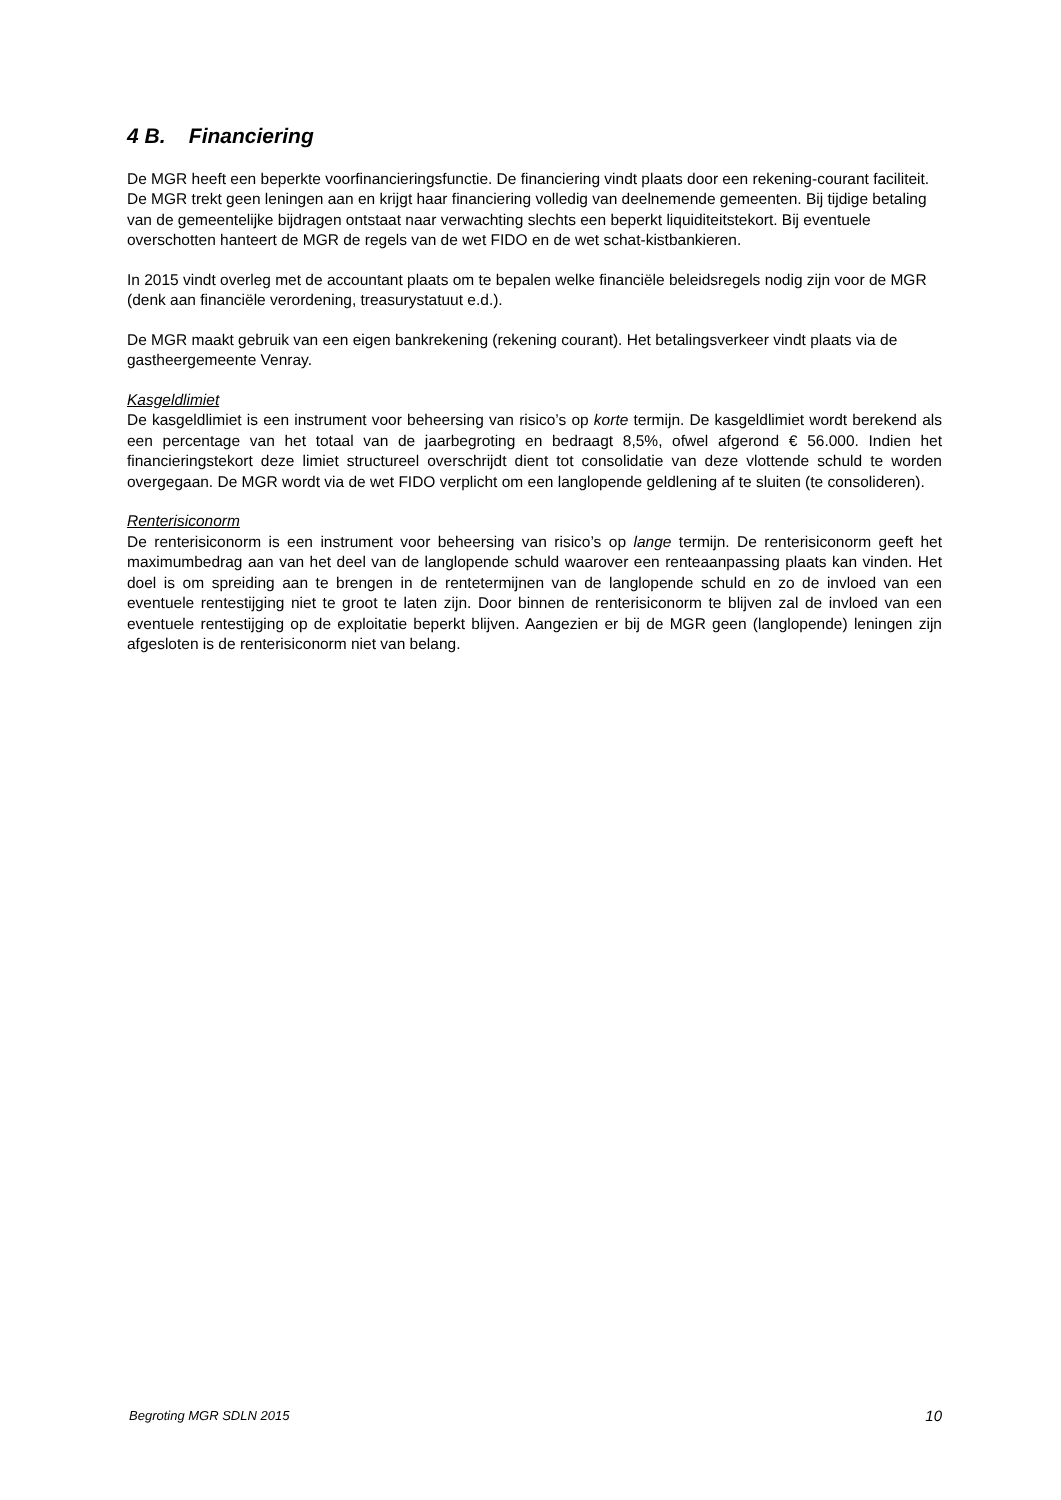4 B. Financiering
De MGR heeft een beperkte voorfinancieringsfunctie. De financiering vindt plaats door een rekening-courant faciliteit. De MGR trekt geen leningen aan en krijgt haar financiering volledig van deelnemende gemeenten. Bij tijdige betaling van de gemeentelijke bijdragen ontstaat naar verwachting slechts een beperkt liquiditeitstekort. Bij eventuele overschotten hanteert de MGR de regels van de wet FIDO en de wet schat-kistbankieren.
In 2015 vindt overleg met de accountant plaats om te bepalen welke financiële beleidsregels nodig zijn voor de MGR (denk aan financiële verordening, treasurystatuut e.d.).
De MGR maakt gebruik van een eigen bankrekening (rekening courant). Het betalingsverkeer vindt plaats via de gastheergemeente Venray.
Kasgeldlimiet
De kasgeldlimiet is een instrument voor beheersing van risico’s op korte termijn. De kasgeldlimiet wordt berekend als een percentage van het totaal van de jaarbegroting en bedraagt 8,5%, ofwel afgerond € 56.000. Indien het financieringstekort deze limiet structureel overschrijdt dient tot consolidatie van deze vlottende schuld te worden overgegaan. De MGR wordt via de wet FIDO verplicht om een langlopende geldlening af te sluiten (te consolideren).
Renterisiconorm
De renterisiconorm is een instrument voor beheersing van risico’s op lange termijn. De renterisiconorm geeft het maximumbedrag aan van het deel van de langlopende schuld waarover een renteaanpassing plaats kan vinden. Het doel is om spreiding aan te brengen in de rentetermijnen van de langlopende schuld en zo de invloed van een eventuele rentestijging niet te groot te laten zijn. Door binnen de renterisiconorm te blijven zal de invloed van een eventuele rentestijging op de exploitatie beperkt blijven. Aangezien er bij de MGR geen (langlopende) leningen zijn afgesloten is de renterisiconorm niet van belang.
Begroting MGR SDLN 2015 10